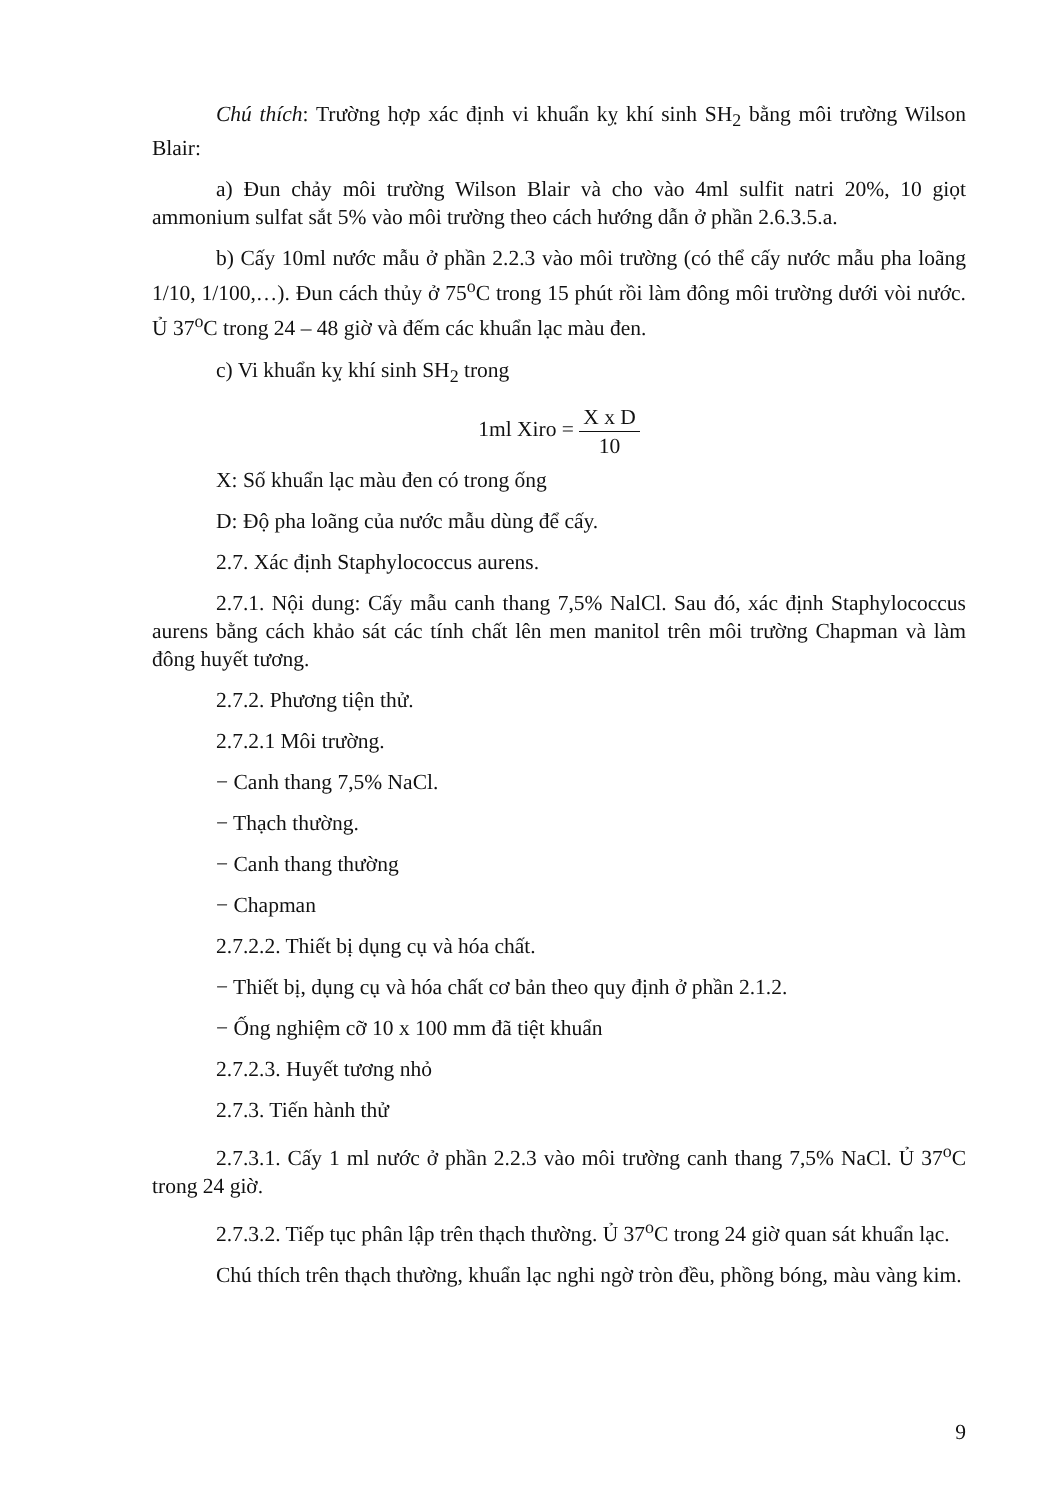Chú thích: Trường hợp xác định vi khuẩn kỵ khí sinh SH<sub>2</sub> bằng môi trường Wilson Blair:
a) Đun chảy môi trường Wilson Blair và cho vào 4ml sulfit natri 20%, 10 giọt ammonium sulfat sắt 5% vào môi trường theo cách hướng dẫn ở phần 2.6.3.5.a.
b) Cấy 10ml nước mẫu ở phần 2.2.3 vào môi trường (có thể cấy nước mẫu pha loãng 1/10, 1/100,…). Đun cách thủy ở 75<sup>o</sup>C trong 15 phút rồi làm đông môi trường dưới vòi nước. Ủ 37<sup>o</sup>C trong 24 – 48 giờ và đếm các khuẩn lạc màu đen.
c) Vi khuẩn kỵ khí sinh SH<sub>2</sub> trong
1ml Xiro = X x D 10
X: Số khuẩn lạc màu đen có trong ống
D: Độ pha loãng của nước mẫu dùng để cấy.
2.7. Xác định Staphylococcus aurens.
2.7.1. Nội dung: Cấy mẫu canh thang 7,5% NalCl. Sau đó, xác định Staphylococcus aurens bằng cách khảo sát các tính chất lên men manitol trên môi trường Chapman và làm đông huyết tương.
2.7.2. Phương tiện thử.
2.7.2.1 Môi trường.
− Canh thang 7,5% NaCl.
− Thạch thường.
− Canh thang thường
− Chapman
2.7.2.2. Thiết bị dụng cụ và hóa chất.
− Thiết bị, dụng cụ và hóa chất cơ bản theo quy định ở phần 2.1.2.
− Ống nghiệm cỡ 10 x 100 mm đã tiệt khuẩn
2.7.2.3. Huyết tương nhỏ
2.7.3. Tiến hành thử
2.7.3.1. Cấy 1 ml nước ở phần 2.2.3 vào môi trường canh thang 7,5% NaCl. Ủ 37<sup>o</sup>C trong 24 giờ.
2.7.3.2. Tiếp tục phân lập trên thạch thường. Ủ 37<sup>o</sup>C trong 24 giờ quan sát khuẩn lạc.
Chú thích trên thạch thường, khuẩn lạc nghi ngờ tròn đều, phồng bóng, màu vàng kim.
9